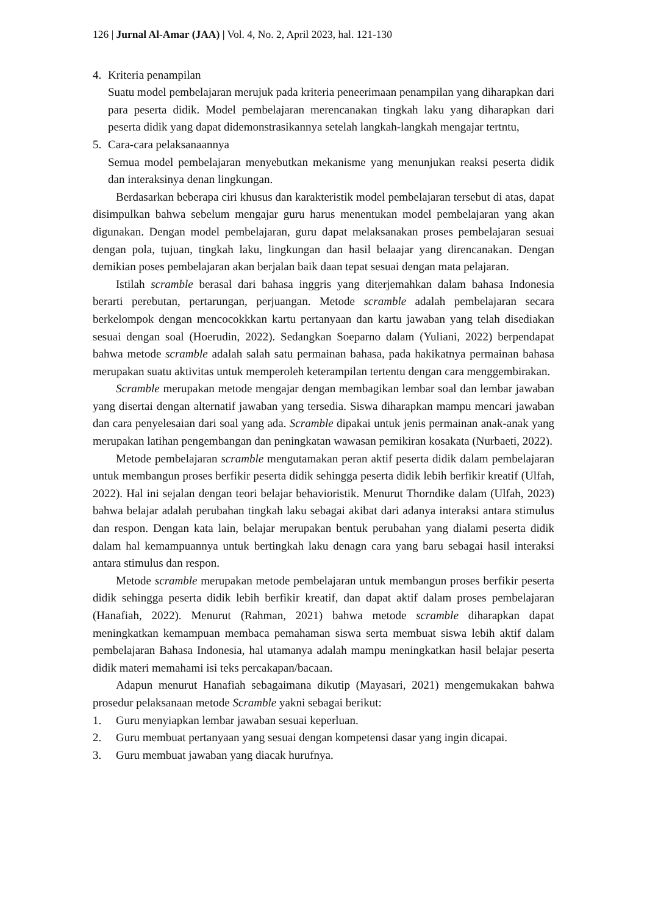126 | Jurnal Al-Amar (JAA) | Vol. 4, No. 2, April 2023, hal. 121-130
4. Kriteria penampilan
Suatu model pembelajaran merujuk pada kriteria peneerimaan penampilan yang diharapkan dari para peserta didik. Model pembelajaran merencanakan tingkah laku yang diharapkan dari peserta didik yang dapat didemonstrasikannya setelah langkah-langkah mengajar tertntu,
5. Cara-cara pelaksanaannya
Semua model pembelajaran menyebutkan mekanisme yang menunjukan reaksi peserta didik dan interaksinya denan lingkungan.
Berdasarkan beberapa ciri khusus dan karakteristik model pembelajaran tersebut di atas, dapat disimpulkan bahwa sebelum mengajar guru harus menentukan model pembelajaran yang akan digunakan. Dengan model pembelajaran, guru dapat melaksanakan proses pembelajaran sesuai dengan pola, tujuan, tingkah laku, lingkungan dan hasil belaajar yang direncanakan. Dengan demikian poses pembelajaran akan berjalan baik daan tepat sesuai dengan mata pelajaran.
Istilah scramble berasal dari bahasa inggris yang diterjemahkan dalam bahasa Indonesia berarti perebutan, pertarungan, perjuangan. Metode scramble adalah pembelajaran secara berkelompok dengan mencocokkkan kartu pertanyaan dan kartu jawaban yang telah disediakan sesuai dengan soal (Hoerudin, 2022). Sedangkan Soeparno dalam (Yuliani, 2022) berpendapat bahwa metode scramble adalah salah satu permainan bahasa, pada hakikatnya permainan bahasa merupakan suatu aktivitas untuk memperoleh keterampilan tertentu dengan cara menggembirakan.
Scramble merupakan metode mengajar dengan membagikan lembar soal dan lembar jawaban yang disertai dengan alternatif jawaban yang tersedia. Siswa diharapkan mampu mencari jawaban dan cara penyelesaian dari soal yang ada. Scramble dipakai untuk jenis permainan anak-anak yang merupakan latihan pengembangan dan peningkatan wawasan pemikiran kosakata (Nurbaeti, 2022).
Metode pembelajaran scramble mengutamakan peran aktif peserta didik dalam pembelajaran untuk membangun proses berfikir peserta didik sehingga peserta didik lebih berfikir kreatif (Ulfah, 2022). Hal ini sejalan dengan teori belajar behavioristik. Menurut Thorndike dalam (Ulfah, 2023) bahwa belajar adalah perubahan tingkah laku sebagai akibat dari adanya interaksi antara stimulus dan respon. Dengan kata lain, belajar merupakan bentuk perubahan yang dialami peserta didik dalam hal kemampuannya untuk bertingkah laku denagn cara yang baru sebagai hasil interaksi antara stimulus dan respon.
Metode scramble merupakan metode pembelajaran untuk membangun proses berfikir peserta didik sehingga peserta didik lebih berfikir kreatif, dan dapat aktif dalam proses pembelajaran (Hanafiah, 2022). Menurut (Rahman, 2021) bahwa metode scramble diharapkan dapat meningkatkan kemampuan membaca pemahaman siswa serta membuat siswa lebih aktif dalam pembelajaran Bahasa Indonesia, hal utamanya adalah mampu meningkatkan hasil belajar peserta didik materi memahami isi teks percakapan/bacaan.
Adapun menurut Hanafiah sebagaimana dikutip (Mayasari, 2021) mengemukakan bahwa prosedur pelaksanaan metode Scramble yakni sebagai berikut:
1. Guru menyiapkan lembar jawaban sesuai keperluan.
2. Guru membuat pertanyaan yang sesuai dengan kompetensi dasar yang ingin dicapai.
3. Guru membuat jawaban yang diacak hurufnya.